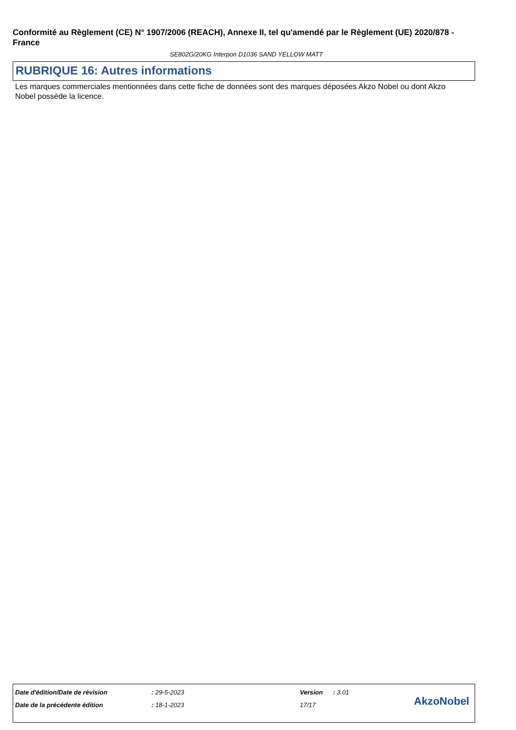Conformité au Règlement (CE) N° 1907/2006 (REACH), Annexe II, tel qu'amendé par le Règlement (UE) 2020/878 - France
SE802G/20KG Interpon D1036 SAND YELLOW MATT
RUBRIQUE 16: Autres informations
Les marques commerciales mentionnées dans cette fiche de données sont des marques déposées Akzo Nobel ou dont Akzo Nobel possède la licence.
| Date d'édition/Date de révision | : 29-5-2023 | Version | : 3.01 |
| Date de la précédente édition | : 18-1-2023 | 17/17 | |
AkzoNobel